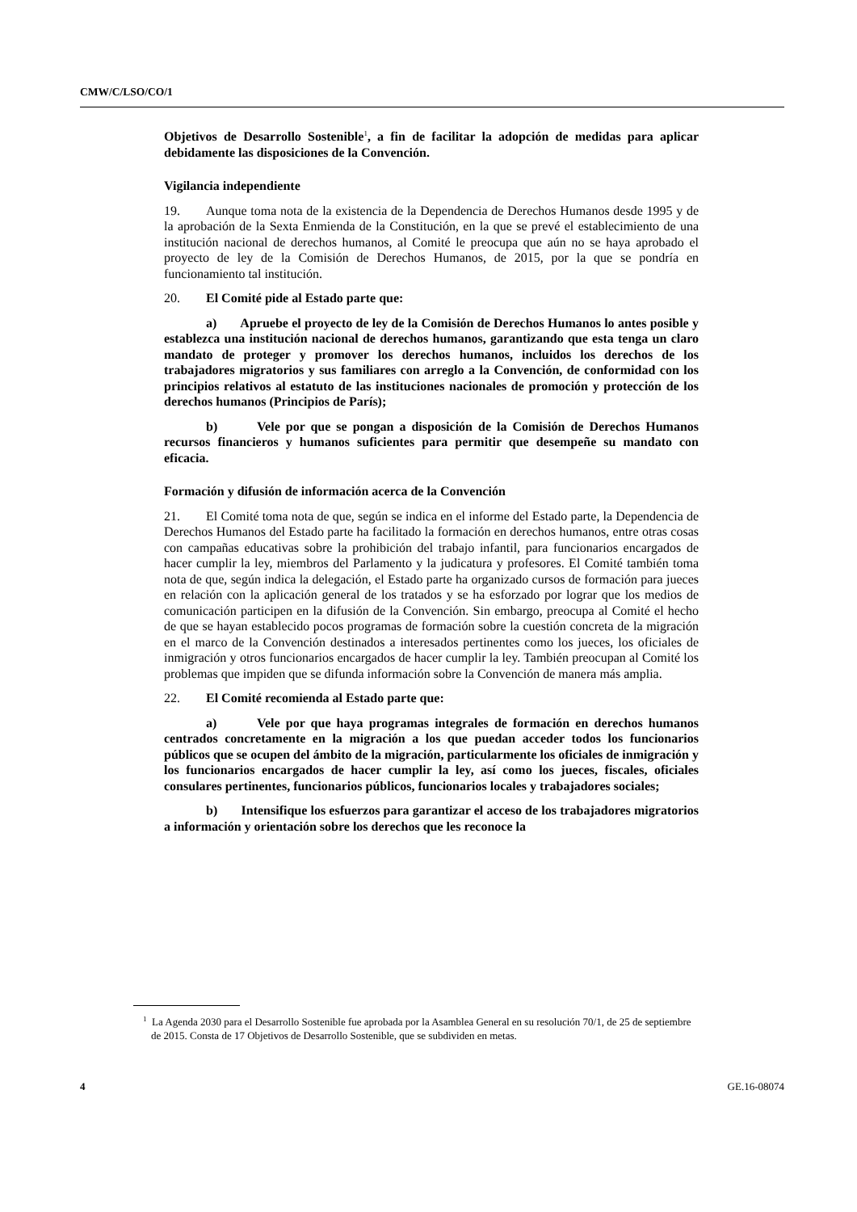CMW/C/LSO/CO/1
Objetivos de Desarrollo Sostenible<sup>1</sup>, a fin de facilitar la adopción de medidas para aplicar debidamente las disposiciones de la Convención.
Vigilancia independiente
19. Aunque toma nota de la existencia de la Dependencia de Derechos Humanos desde 1995 y de la aprobación de la Sexta Enmienda de la Constitución, en la que se prevé el establecimiento de una institución nacional de derechos humanos, al Comité le preocupa que aún no se haya aprobado el proyecto de ley de la Comisión de Derechos Humanos, de 2015, por la que se pondría en funcionamiento tal institución.
20. El Comité pide al Estado parte que:
a) Apruebe el proyecto de ley de la Comisión de Derechos Humanos lo antes posible y establezca una institución nacional de derechos humanos, garantizando que esta tenga un claro mandato de proteger y promover los derechos humanos, incluidos los derechos de los trabajadores migratorios y sus familiares con arreglo a la Convención, de conformidad con los principios relativos al estatuto de las instituciones nacionales de promoción y protección de los derechos humanos (Principios de París);
b) Vele por que se pongan a disposición de la Comisión de Derechos Humanos recursos financieros y humanos suficientes para permitir que desempeñe su mandato con eficacia.
Formación y difusión de información acerca de la Convención
21. El Comité toma nota de que, según se indica en el informe del Estado parte, la Dependencia de Derechos Humanos del Estado parte ha facilitado la formación en derechos humanos, entre otras cosas con campañas educativas sobre la prohibición del trabajo infantil, para funcionarios encargados de hacer cumplir la ley, miembros del Parlamento y la judicatura y profesores. El Comité también toma nota de que, según indica la delegación, el Estado parte ha organizado cursos de formación para jueces en relación con la aplicación general de los tratados y se ha esforzado por lograr que los medios de comunicación participen en la difusión de la Convención. Sin embargo, preocupa al Comité el hecho de que se hayan establecido pocos programas de formación sobre la cuestión concreta de la migración en el marco de la Convención destinados a interesados pertinentes como los jueces, los oficiales de inmigración y otros funcionarios encargados de hacer cumplir la ley. También preocupan al Comité los problemas que impiden que se difunda información sobre la Convención de manera más amplia.
22. El Comité recomienda al Estado parte que:
a) Vele por que haya programas integrales de formación en derechos humanos centrados concretamente en la migración a los que puedan acceder todos los funcionarios públicos que se ocupen del ámbito de la migración, particularmente los oficiales de inmigración y los funcionarios encargados de hacer cumplir la ley, así como los jueces, fiscales, oficiales consulares pertinentes, funcionarios públicos, funcionarios locales y trabajadores sociales;
b) Intensifique los esfuerzos para garantizar el acceso de los trabajadores migratorios a información y orientación sobre los derechos que les reconoce la
<sup>1</sup> La Agenda 2030 para el Desarrollo Sostenible fue aprobada por la Asamblea General en su resolución 70/1, de 25 de septiembre de 2015. Consta de 17 Objetivos de Desarrollo Sostenible, que se subdividen en metas.
4 GE.16-08074